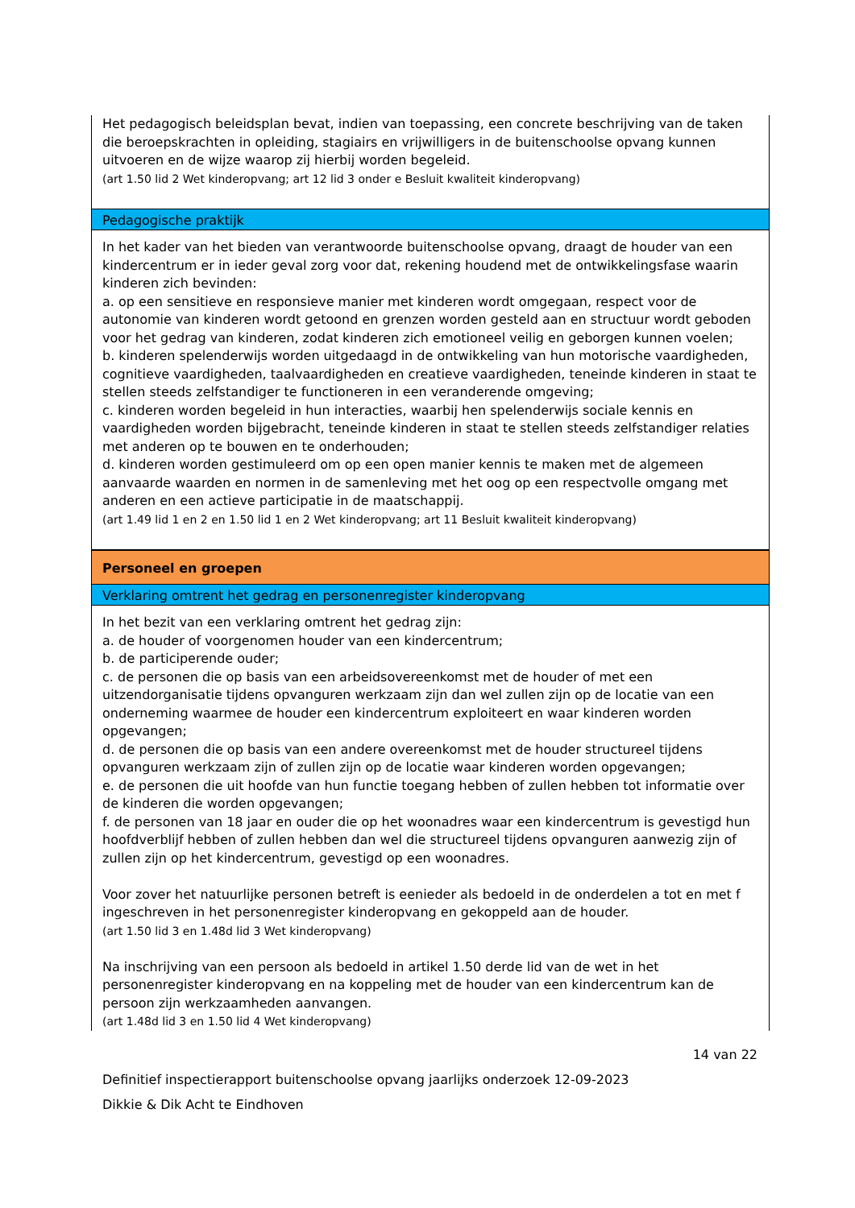Het pedagogisch beleidsplan bevat, indien van toepassing, een concrete beschrijving van de taken die beroepskrachten in opleiding, stagiairs en vrijwilligers in de buitenschoolse opvang kunnen uitvoeren en de wijze waarop zij hierbij worden begeleid.
(art 1.50 lid 2 Wet kinderopvang; art 12 lid 3 onder e Besluit kwaliteit kinderopvang)
Pedagogische praktijk
In het kader van het bieden van verantwoorde buitenschoolse opvang, draagt de houder van een kindercentrum er in ieder geval zorg voor dat, rekening houdend met de ontwikkelingsfase waarin kinderen zich bevinden:
a. op een sensitieve en responsieve manier met kinderen wordt omgegaan, respect voor de autonomie van kinderen wordt getoond en grenzen worden gesteld aan en structuur wordt geboden voor het gedrag van kinderen, zodat kinderen zich emotioneel veilig en geborgen kunnen voelen;
b. kinderen spelenderwijs worden uitgedaagd in de ontwikkeling van hun motorische vaardigheden, cognitieve vaardigheden, taalvaardigheden en creatieve vaardigheden, teneinde kinderen in staat te stellen steeds zelfstandiger te functioneren in een veranderende omgeving;
c. kinderen worden begeleid in hun interacties, waarbij hen spelenderwijs sociale kennis en vaardigheden worden bijgebracht, teneinde kinderen in staat te stellen steeds zelfstandiger relaties met anderen op te bouwen en te onderhouden;
d. kinderen worden gestimuleerd om op een open manier kennis te maken met de algemeen aanvaarde waarden en normen in de samenleving met het oog op een respectvolle omgang met anderen en een actieve participatie in de maatschappij.
(art 1.49 lid 1 en 2 en 1.50 lid 1 en 2 Wet kinderopvang; art 11 Besluit kwaliteit kinderopvang)
Personeel en groepen
Verklaring omtrent het gedrag en personenregister kinderopvang
In het bezit van een verklaring omtrent het gedrag zijn:
a. de houder of voorgenomen houder van een kindercentrum;
b. de participerende ouder;
c. de personen die op basis van een arbeidsovereenkomst met de houder of met een uitzendorganisatie tijdens opvanguren werkzaam zijn dan wel zullen zijn op de locatie van een onderneming waarmee de houder een kindercentrum exploiteert en waar kinderen worden opgevangen;
d. de personen die op basis van een andere overeenkomst met de houder structureel tijdens opvanguren werkzaam zijn of zullen zijn op de locatie waar kinderen worden opgevangen;
e. de personen die uit hoofde van hun functie toegang hebben of zullen hebben tot informatie over de kinderen die worden opgevangen;
f. de personen van 18 jaar en ouder die op het woonadres waar een kindercentrum is gevestigd hun hoofdverblijf hebben of zullen hebben dan wel die structureel tijdens opvanguren aanwezig zijn of zullen zijn op het kindercentrum, gevestigd op een woonadres.
Voor zover het natuurlijke personen betreft is eenieder als bedoeld in de onderdelen a tot en met f ingeschreven in het personenregister kinderopvang en gekoppeld aan de houder.
(art 1.50 lid 3 en 1.48d lid 3 Wet kinderopvang)
Na inschrijving van een persoon als bedoeld in artikel 1.50 derde lid van de wet in het personenregister kinderopvang en na koppeling met de houder van een kindercentrum kan de persoon zijn werkzaamheden aanvangen.
(art 1.48d lid 3 en 1.50 lid 4 Wet kinderopvang)
14 van 22
Definitief inspectierapport buitenschoolse opvang jaarlijks onderzoek 12-09-2023
Dikkie & Dik Acht te Eindhoven